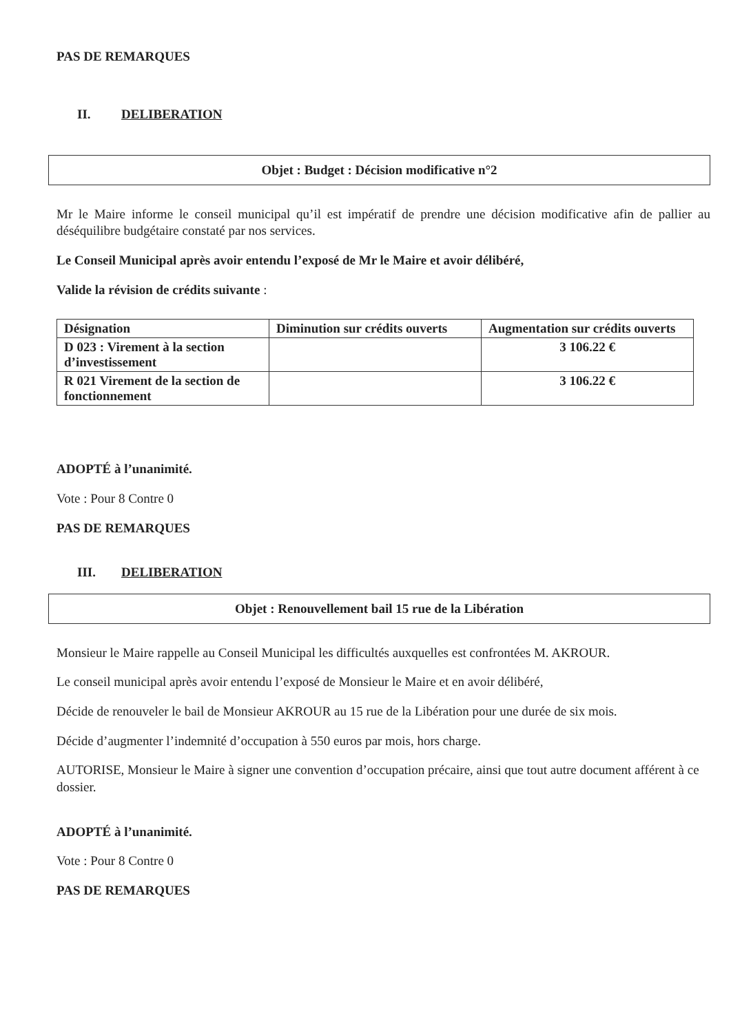PAS DE REMARQUES
II. DELIBERATION
Objet : Budget : Décision modificative n°2
Mr le Maire informe le conseil municipal qu’il est impératif de prendre une décision modificative afin de pallier au déséquilibre budgétaire constaté par nos services.
Le Conseil Municipal après avoir entendu l’exposé de Mr le Maire et avoir délibéré,
Valide la révision de crédits suivante :
| Désignation | Diminution sur crédits ouverts | Augmentation sur crédits ouverts |
| D 023 : Virement à la section d’investissement | | 3 106.22 € |
| R 021 Virement de la section de fonctionnement | | 3 106.22 € |
ADOPTÉ à l’unanimité.
Vote : Pour 8 Contre 0
PAS DE REMARQUES
III. DELIBERATION
Objet : Renouvellement bail 15 rue de la Libération
Monsieur le Maire rappelle au Conseil Municipal les difficultés auxquelles est confrontées M. AKROUR.
Le conseil municipal après avoir entendu l’exposé de Monsieur le Maire et en avoir délibéré,
Décide de renouveler le bail de Monsieur AKROUR au 15 rue de la Libération pour une durée de six mois.
Décide d’augmenter l’indemnité d’occupation à 550 euros par mois, hors charge.
AUTORISE, Monsieur le Maire à signer une convention d’occupation précaire, ainsi que tout autre document afférent à ce dossier.
ADOPTÉ à l’unanimité.
Vote : Pour 8 Contre 0
PAS DE REMARQUES